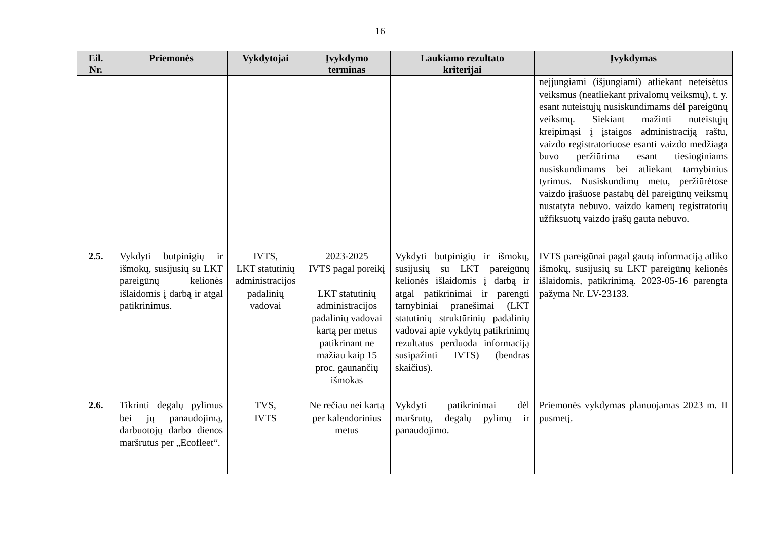16
| Eil. Nr. | Priemonės | Vykdytojai | Įvykdymo terminas | Laukiamo rezultato kriterijai | Įvykdymas |
| --- | --- | --- | --- | --- | --- |
| | | | | | neįjungiami (išjungiami) atliekant neteisėtus veiksmus (neatliekant privalomų veiksmų), t. y. esant nuteistųjų nusiskundimams dėl pareigūnų veiksmų. Siekiant mažinti nuteistųjų kreipimąsi į įstaigos administraciją raštu, vaizdo registratoriuose esanti vaizdo medžiaga buvo peržiūrima esant tiesioginiams nusiskundimams bei atliekant tarnybinius tyrimus. Nusiskundimų metu, peržiūrėtose vaizdo įrašuose pastabų dėl pareigūnų veiksmų nustatyta nebuvo. vaizdo kamerų registratorių užfiksuotų vaizdo įrašų gauta nebuvo. |
| 2.5. | Vykdyti butpinigių ir išmokų, susijusių su LKT pareigūnų kelionės išlaidomis į darbą ir atgal patikrinimus. | IVTS, LKT statutinių administracijos padalinių vadovai | 2023-2025 IVTS pagal poreikį LKT statutinių administracijos padalinių vadovai kartą per metus patikrinant ne mažiau kaip 15 proc. gaunančių išmokas | Vykdyti butpinigių ir išmokų, susijusių su LKT pareigūnų kelionės išlaidomis į darbą ir atgal patikrinimai ir parengti tarnybiniai pranešimai (LKT statutinių struktūrinių padalinių vadovai apie vykdytų patikrinimų rezultatus perduoda informaciją susipažinti IVTS) (bendras skaičius). | IVTS pareigūnai pagal gautą informaciją atliko išmokų, susijusių su LKT pareigūnų kelionės išlaidomis, patikrinimą. 2023-05-16 parengta pažyma Nr. LV-23133. |
| 2.6. | Tikrinti degalų pylimus bei jų panaudojimą, darbuotojų darbo dienos maršrutus per „Ecofleet“. | TVS, IVTS | Ne rečiau nei kartą per kalendorinius metus | Vykdyti patikrinimai dėl maršrutų, degalų pylimų ir panaudojimo. | Priemonės vykdymas planuojamas 2023 m. II pusmetį. |